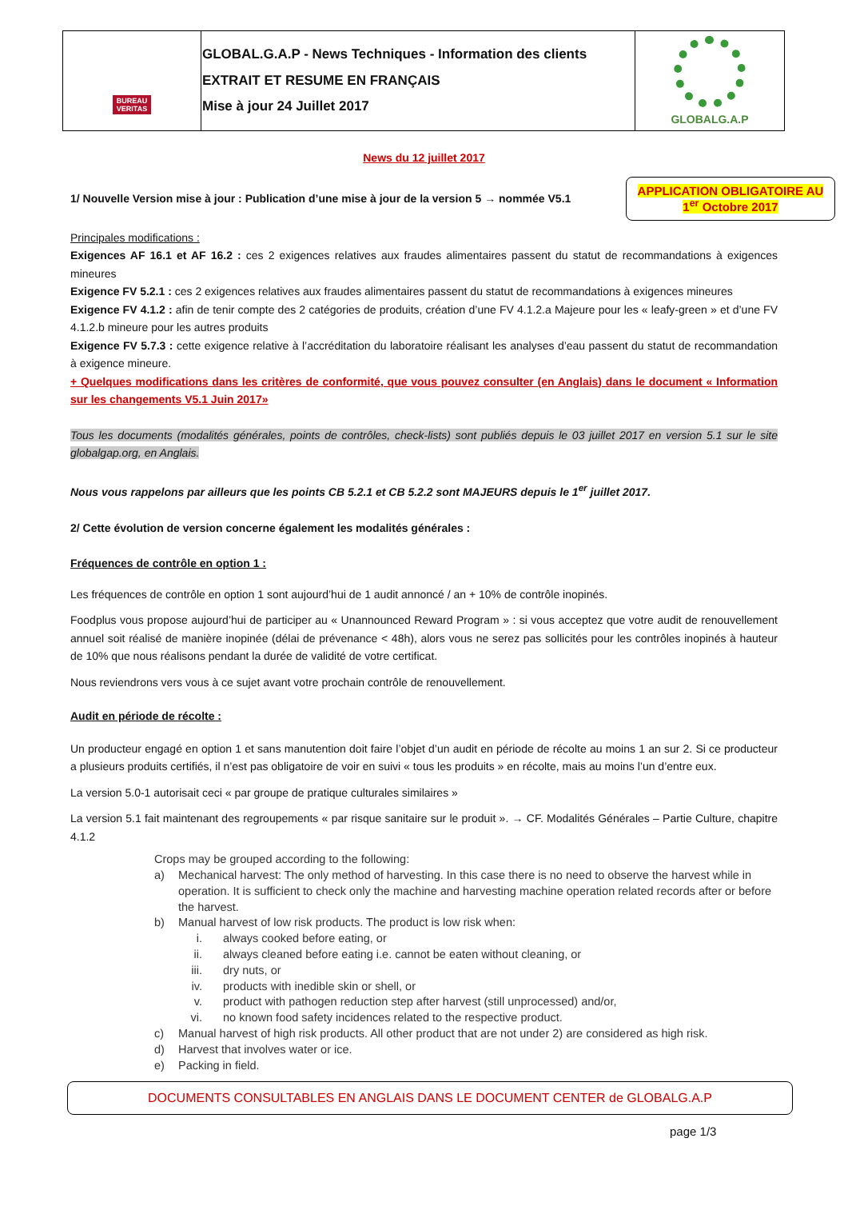| BUREAU VERITAS | GLOBAL.G.A.P - News Techniques - Information des clients EXTRAIT ET RESUME EN FRANÇAIS Mise à jour 24 Juillet 2017 | GLOBALG.A.P |
News du 12 juillet 2017
1/ Nouvelle Version mise à jour : Publication d’une mise à jour de la version 5 → nommée V5.1
APPLICATION OBLIGATOIRE AU
1<sup>er</sup> Octobre 2017
Principales modifications :
Exigences AF 16.1 et AF 16.2 : ces 2 exigences relatives aux fraudes alimentaires passent du statut de recommandations à exigences mineures
Exigence FV 5.2.1 : ces 2 exigences relatives aux fraudes alimentaires passent du statut de recommandations à exigences mineures
Exigence FV 4.1.2 : afin de tenir compte des 2 catégories de produits, création d’une FV 4.1.2.a Majeure pour les « leafy-green » et d’une FV 4.1.2.b mineure pour les autres produits
Exigence FV 5.7.3 : cette exigence relative à l’accréditation du laboratoire réalisant les analyses d’eau passent du statut de recommandation à exigence mineure.
+ Quelques modifications dans les critères de conformité, que vous pouvez consulter (en Anglais) dans le document « Information sur les changements V5.1 Juin 2017»
Tous les documents (modalités générales, points de contrôles, check-lists) sont publiés depuis le 03 juillet 2017 en version 5.1 sur le site globalgap.org, en Anglais.
Nous vous rappelons par ailleurs que les points CB 5.2.1 et CB 5.2.2 sont MAJEURS depuis le 1<sup>er</sup> juillet 2017.
2/ Cette évolution de version concerne également les modalités générales :
Fréquences de contrôle en option 1 :
Les fréquences de contrôle en option 1 sont aujourd’hui de 1 audit annoncé / an + 10% de contrôle inopinés.
Foodplus vous propose aujourd’hui de participer au « Unannounced Reward Program » : si vous acceptez que votre audit de renouvellement annuel soit réalisé de manière inopinée (délai de prévenance < 48h), alors vous ne serez pas sollicités pour les contrôles inopinés à hauteur de 10% que nous réalisons pendant la durée de validité de votre certificat.
Nous reviendrons vers vous à ce sujet avant votre prochain contrôle de renouvellement.
Audit en période de récolte :
Un producteur engagé en option 1 et sans manutention doit faire l’objet d’un audit en période de récolte au moins 1 an sur 2. Si ce producteur a plusieurs produits certifiés, il n’est pas obligatoire de voir en suivi « tous les produits » en récolte, mais au moins l’un d’entre eux.
La version 5.0-1 autorisait ceci « par groupe de pratique culturales similaires »
La version 5.1 fait maintenant des regroupements « par risque sanitaire sur le produit ». → CF. Modalités Générales – Partie Culture, chapitre 4.1.2
Crops may be grouped according to the following:
a) Mechanical harvest: The only method of harvesting. In this case there is no need to observe the harvest while in operation. It is sufficient to check only the machine and harvesting machine operation related records after or before the harvest.
b) Manual harvest of low risk products. The product is low risk when:
i. always cooked before eating, or
ii. always cleaned before eating i.e. cannot be eaten without cleaning, or
iii. dry nuts, or
iv. products with inedible skin or shell, or
v. product with pathogen reduction step after harvest (still unprocessed) and/or,
vi. no known food safety incidences related to the respective product.
c) Manual harvest of high risk products. All other product that are not under 2) are considered as high risk.
d) Harvest that involves water or ice.
e) Packing in field.
DOCUMENTS CONSULTABLES EN ANGLAIS DANS LE DOCUMENT CENTER de GLOBALG.A.P
page 1/3